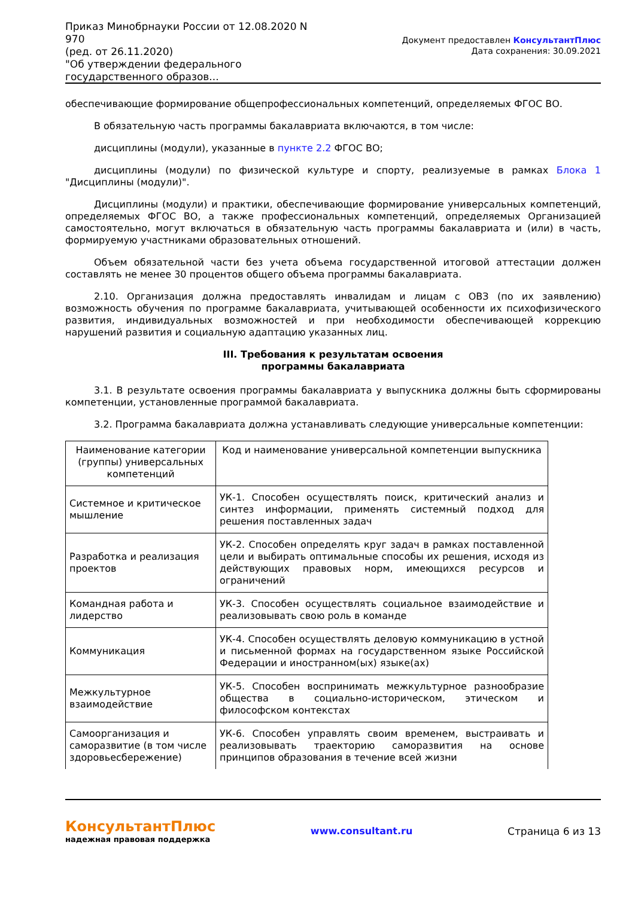Приказ Минобрнауки России от 12.08.2020 N 970
(ред. от 26.11.2020)
"Об утверждении федерального государственного образов...
Документ предоставлен КонсультантПлюс
Дата сохранения: 30.09.2021
обеспечивающие формирование общепрофессиональных компетенций, определяемых ФГОС ВО.
В обязательную часть программы бакалавриата включаются, в том числе:
дисциплины (модули), указанные в пункте 2.2 ФГОС ВО;
дисциплины (модули) по физической культуре и спорту, реализуемые в рамках Блока 1 "Дисциплины (модули)".
Дисциплины (модули) и практики, обеспечивающие формирование универсальных компетенций, определяемых ФГОС ВО, а также профессиональных компетенций, определяемых Организацией самостоятельно, могут включаться в обязательную часть программы бакалавриата и (или) в часть, формируемую участниками образовательных отношений.
Объем обязательной части без учета объема государственной итоговой аттестации должен составлять не менее 30 процентов общего объема программы бакалавриата.
2.10. Организация должна предоставлять инвалидам и лицам с ОВЗ (по их заявлению) возможность обучения по программе бакалавриата, учитывающей особенности их психофизического развития, индивидуальных возможностей и при необходимости обеспечивающей коррекцию нарушений развития и социальную адаптацию указанных лиц.
III. Требования к результатам освоения
программы бакалавриата
3.1. В результате освоения программы бакалавриата у выпускника должны быть сформированы компетенции, установленные программой бакалавриата.
3.2. Программа бакалавриата должна устанавливать следующие универсальные компетенции:
| Наименование категории (группы) универсальных компетенций | Код и наименование универсальной компетенции выпускника |
| --- | --- |
| Системное и критическое мышление | УК-1. Способен осуществлять поиск, критический анализ и синтез информации, применять системный подход для решения поставленных задач |
| Разработка и реализация проектов | УК-2. Способен определять круг задач в рамках поставленной цели и выбирать оптимальные способы их решения, исходя из действующих правовых норм, имеющихся ресурсов и ограничений |
| Командная работа и лидерство | УК-3. Способен осуществлять социальное взаимодействие и реализовывать свою роль в команде |
| Коммуникация | УК-4. Способен осуществлять деловую коммуникацию в устной и письменной формах на государственном языке Российской Федерации и иностранном(ых) языке(ах) |
| Межкультурное взаимодействие | УК-5. Способен воспринимать межкультурное разнообразие общества в социально-историческом, этическом и философском контекстах |
| Самоорганизация и саморазвитие (в том числе здоровьесбережение) | УК-6. Способен управлять своим временем, выстраивать и реализовывать траекторию саморазвития на основе принципов образования в течение всей жизни |
КонсультантПлюс
надежная правовая поддержка
www.consultant.ru Страница 6 из 13